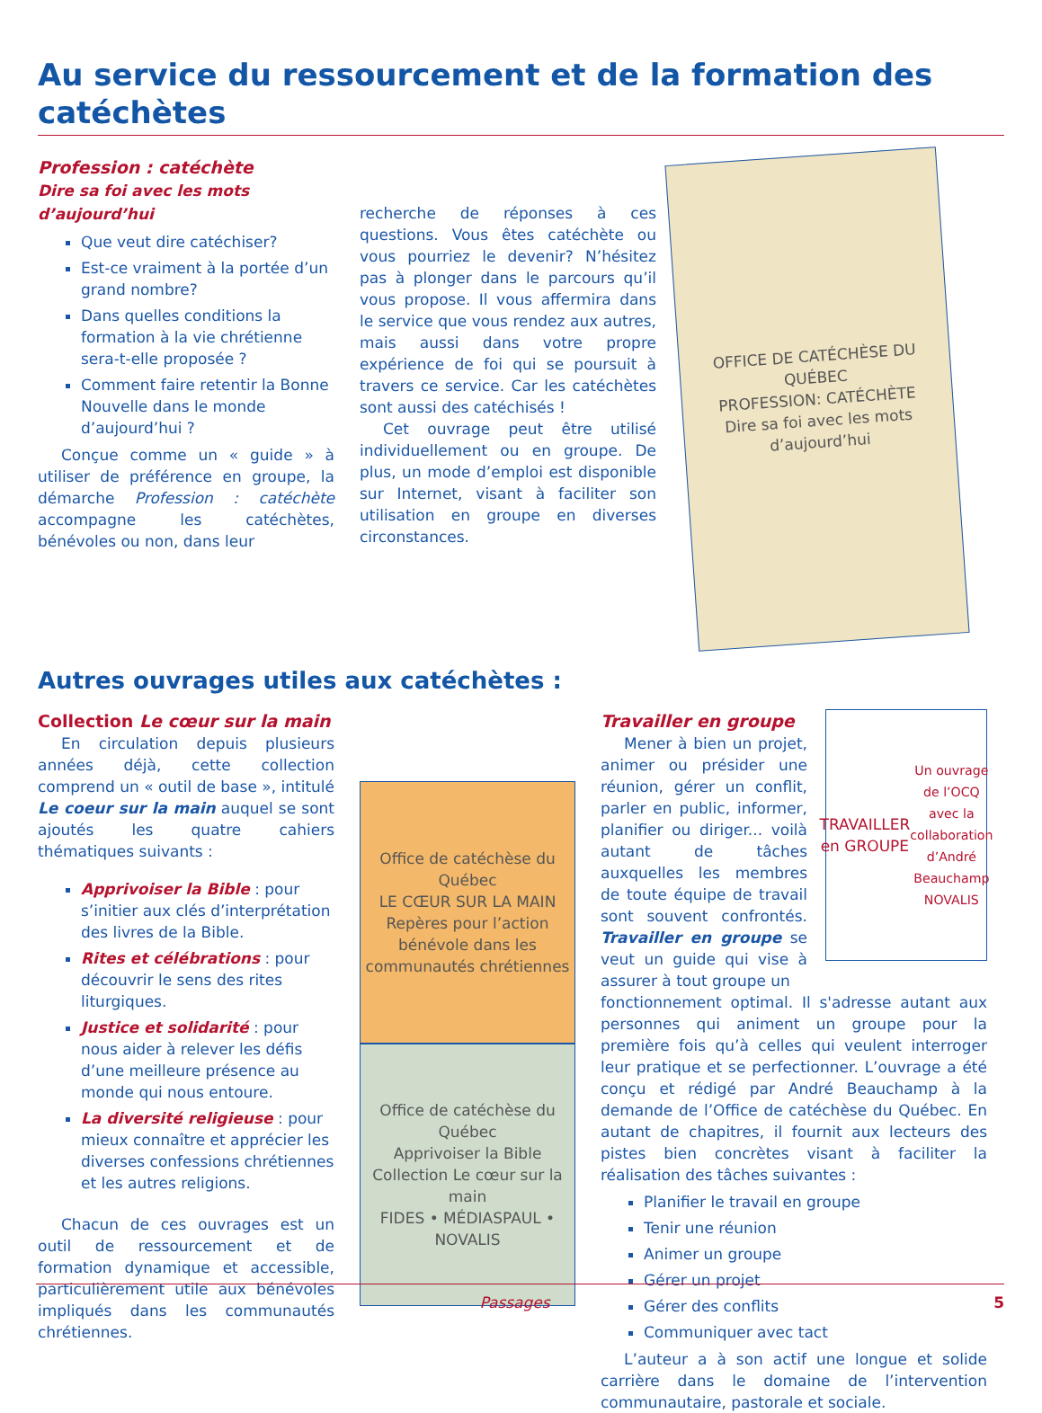Au service du ressourcement et de la formation des catéchètes
Profession : catéchète
Dire sa foi avec les mots d’aujourd’hui
Que veut dire catéchiser?
Est-ce vraiment à la portée d’un grand nombre?
Dans quelles conditions la formation à la vie chrétienne sera-t-elle proposée ?
Comment faire retentir la Bonne Nouvelle dans le monde d’aujourd’hui ?
Conçue comme un « guide » à utiliser de préférence en groupe, la démarche Profession : catéchète accompagne les catéchètes, bénévoles ou non, dans leur
recherche de réponses à ces questions. Vous êtes catéchète ou vous pourriez le devenir? N’hésitez pas à plonger dans le parcours qu’il vous propose. Il vous affermira dans le service que vous rendez aux autres, mais aussi dans votre propre expérience de foi qui se poursuit à travers ce service. Car les catéchètes sont aussi des catéchisés !
Cet ouvrage peut être utilisé individuellement ou en groupe. De plus, un mode d’emploi est disponible sur Internet, visant à faciliter son utilisation en groupe en diverses circonstances.
OFFICE DE CATÉCHÈSE DU QUÉBEC
PROFESSION: CATÉCHÈTE
Dire sa foi avec les mots d’aujourd’hui
Autres ouvrages utiles aux catéchètes :
Collection Le cœur sur la main
En circulation depuis plusieurs années déjà, cette collection comprend un « outil de base », intitulé Le coeur sur la main auquel se sont ajoutés les quatre cahiers thématiques suivants :
Apprivoiser la Bible : pour s’initier aux clés d’interprétation des livres de la Bible.
Rites et célébrations : pour découvrir le sens des rites liturgiques.
Justice et solidarité : pour nous aider à relever les défis d’une meilleure présence au monde qui nous entoure.
La diversité religieuse : pour mieux connaître et apprécier les diverses confessions chrétiennes et les autres religions.
Chacun de ces ouvrages est un outil de ressourcement et de formation dynamique et accessible, particulièrement utile aux bénévoles impliqués dans les communautés chrétiennes.
Office de catéchèse du Québec
LE CŒUR SUR LA MAIN
Repères pour l’action bénévole dans les communautés chrétiennes
Office de catéchèse du Québec
Apprivoiser la Bible
Collection Le cœur sur la main
FIDES • MÉDIASPAUL • NOVALIS
Travailler en groupe
Mener à bien un projet, animer ou présider une réunion, gérer un conflit, parler en public, informer, planifier ou diriger... voilà autant de tâches auxquelles les membres de toute équipe de travail sont souvent confrontés. Travailler en groupe se veut un guide qui vise à assurer à tout groupe un
TRAVAILLER en GROUPE
Un ouvrage de l’OCQ avec la collaboration d’André Beauchamp
NOVALIS
fonctionnement optimal. Il s'adresse autant aux personnes qui animent un groupe pour la première fois qu’à celles qui veulent interroger leur pratique et se perfectionner. L’ouvrage a été conçu et rédigé par André Beauchamp à la demande de l’Office de catéchèse du Québec. En autant de chapitres, il fournit aux lecteurs des pistes bien concrètes visant à faciliter la réalisation des tâches suivantes :
Planifier le travail en groupe
Tenir une réunion
Animer un groupe
Gérer un projet
Gérer des conflits
Communiquer avec tact
L’auteur a à son actif une longue et solide carrière dans le domaine de l’intervention communautaire, pastorale et sociale.
Passages 5